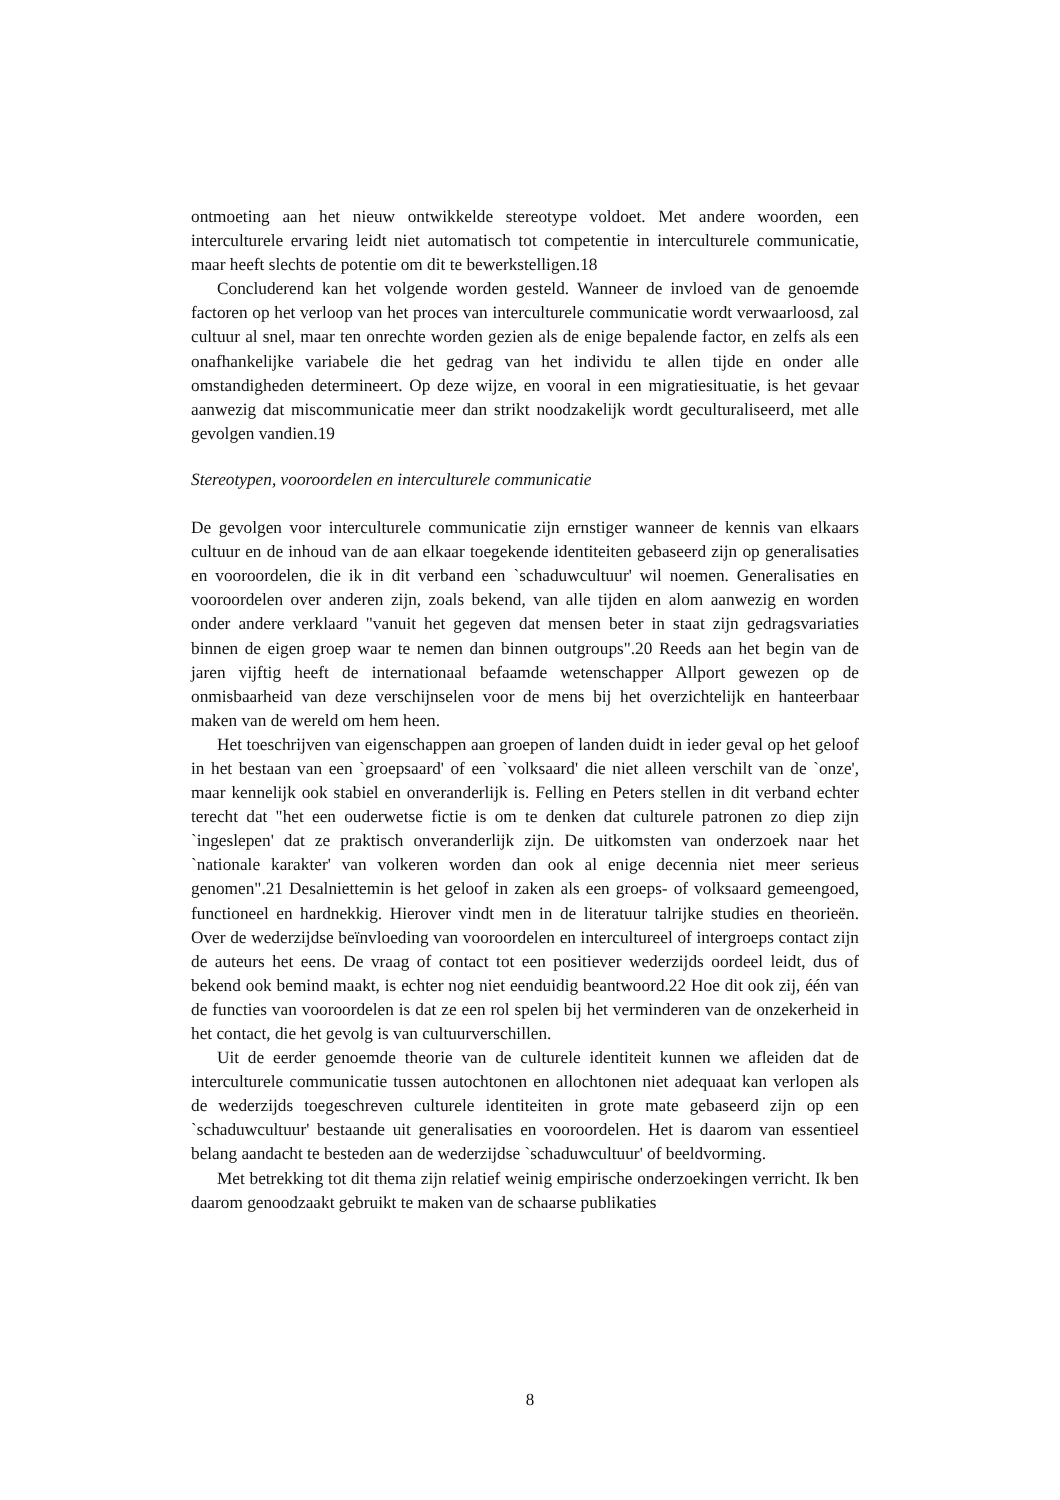ontmoeting aan het nieuw ontwikkelde stereotype voldoet. Met andere woorden, een interculturele ervaring leidt niet automatisch tot competentie in interculturele communicatie, maar heeft slechts de potentie om dit te bewerkstelligen.18
Concluderend kan het volgende worden gesteld. Wanneer de invloed van de genoemde factoren op het verloop van het proces van interculturele communicatie wordt verwaarloosd, zal cultuur al snel, maar ten onrechte worden gezien als de enige bepalende factor, en zelfs als een onafhankelijke variabele die het gedrag van het individu te allen tijde en onder alle omstandigheden determineert. Op deze wijze, en vooral in een migratiesituatie, is het gevaar aanwezig dat miscommunicatie meer dan strikt noodzakelijk wordt geculturaliseerd, met alle gevolgen vandien.19
Stereotypen, vooroordelen en interculturele communicatie
De gevolgen voor interculturele communicatie zijn ernstiger wanneer de kennis van elkaars cultuur en de inhoud van de aan elkaar toegekende identiteiten gebaseerd zijn op generalisaties en vooroordelen, die ik in dit verband een `schaduwcultuur' wil noemen. Generalisaties en vooroordelen over anderen zijn, zoals bekend, van alle tijden en alom aanwezig en worden onder andere verklaard "vanuit het gegeven dat mensen beter in staat zijn gedragsvariaties binnen de eigen groep waar te nemen dan binnen outgroups".20 Reeds aan het begin van de jaren vijftig heeft de internationaal befaamde wetenschapper Allport gewezen op de onmisbaarheid van deze verschijnselen voor de mens bij het overzichtelijk en hanteerbaar maken van de wereld om hem heen.
Het toeschrijven van eigenschappen aan groepen of landen duidt in ieder geval op het geloof in het bestaan van een `groepsaard' of een `volksaard' die niet alleen verschilt van de `onze', maar kennelijk ook stabiel en onveranderlijk is. Felling en Peters stellen in dit verband echter terecht dat "het een ouderwetse fictie is om te denken dat culturele patronen zo diep zijn `ingeslepen' dat ze praktisch onveranderlijk zijn. De uitkomsten van onderzoek naar het `nationale karakter' van volkeren worden dan ook al enige decennia niet meer serieus genomen".21 Desalniettemin is het geloof in zaken als een groeps- of volksaard gemeengoed, functioneel en hardnekkig. Hierover vindt men in de literatuur talrijke studies en theorieën. Over de wederzijdse beïnvloeding van vooroordelen en intercultureel of intergroeps contact zijn de auteurs het eens. De vraag of contact tot een positiever wederzijds oordeel leidt, dus of bekend ook bemind maakt, is echter nog niet eenduidig beantwoord.22 Hoe dit ook zij, één van de functies van vooroordelen is dat ze een rol spelen bij het verminderen van de onzekerheid in het contact, die het gevolg is van cultuurverschillen.
Uit de eerder genoemde theorie van de culturele identiteit kunnen we afleiden dat de interculturele communicatie tussen autochtonen en allochtonen niet adequaat kan verlopen als de wederzijds toegeschreven culturele identiteiten in grote mate gebaseerd zijn op een `schaduwcultuur' bestaande uit generalisaties en vooroordelen. Het is daarom van essentieel belang aandacht te besteden aan de wederzijdse `schaduwcultuur' of beeldvorming.
Met betrekking tot dit thema zijn relatief weinig empirische onderzoekingen verricht. Ik ben daarom genoodzaakt gebruikt te maken van de schaarse publikaties
8